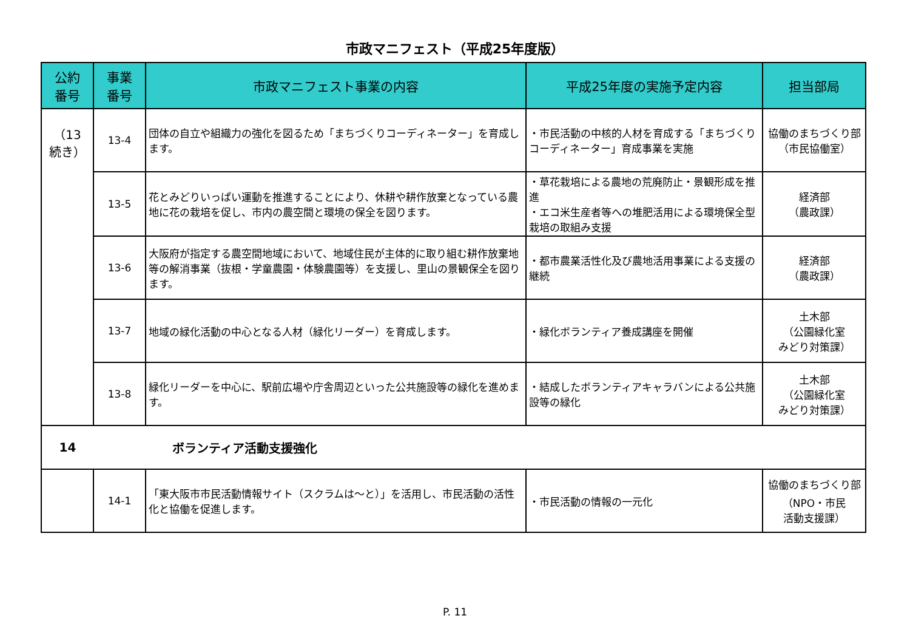市政マニフェスト（平成25年度版）
| 公約 番号 | 事業 番号 | 市政マニフェスト事業の内容 | 平成25年度の実施予定内容 | 担当部局 |
| --- | --- | --- | --- | --- |
| （13 続き） | 13-4 | 団体の自立や組織力の強化を図るため「まちづくりコーディネーター」を育成します。 | ・市民活動の中核的人材を育成する「まちづくりコーディネーター」育成事業を実施 | 協働のまちづくり部 （市民協働室） |
| | 13-5 | 花とみどりいっぱい運動を推進することにより、休耕や耕作放棄となっている農地に花の栽培を促し、市内の農空間と環境の保全を図ります。 | ・草花栽培による農地の荒廃防止・景観形成を推進 ・エコ米生産者等への堆肥活用による環境保全型栽培の取組み支援 | 経済部 （農政課） |
| | 13-6 | 大阪府が指定する農空間地域において、地域住民が主体的に取り組む耕作放棄地等の解消事業（抜根・学童農園・体験農園等）を支援し、里山の景観保全を図ります。 | ・都市農業活性化及び農地活用事業による支援の継続 | 経済部 （農政課） |
| | 13-7 | 地域の緑化活動の中心となる人材（緑化リーダー）を育成します。 | ・緑化ボランティア養成講座を開催 | 土木部 （公園緑化室 みどり対策課） |
| | 13-8 | 緑化リーダーを中心に、駅前広場や庁舎周辺といった公共施設等の緑化を進めます。 | ・結成したボランティアキャラバンによる公共施設等の緑化 | 土木部 （公園緑化室 みどり対策課） |
| 14 | ボランティア活動支援強化 | | | |
| | 14-1 | 「東大阪市市民活動情報サイト（スクラムは～と）」を活用し、市民活動の活性化と協働を促進します。 | ・市民活動の情報の一元化 | 協働のまちづくり部 （NPO・市民 活動支援課） |
P. 11